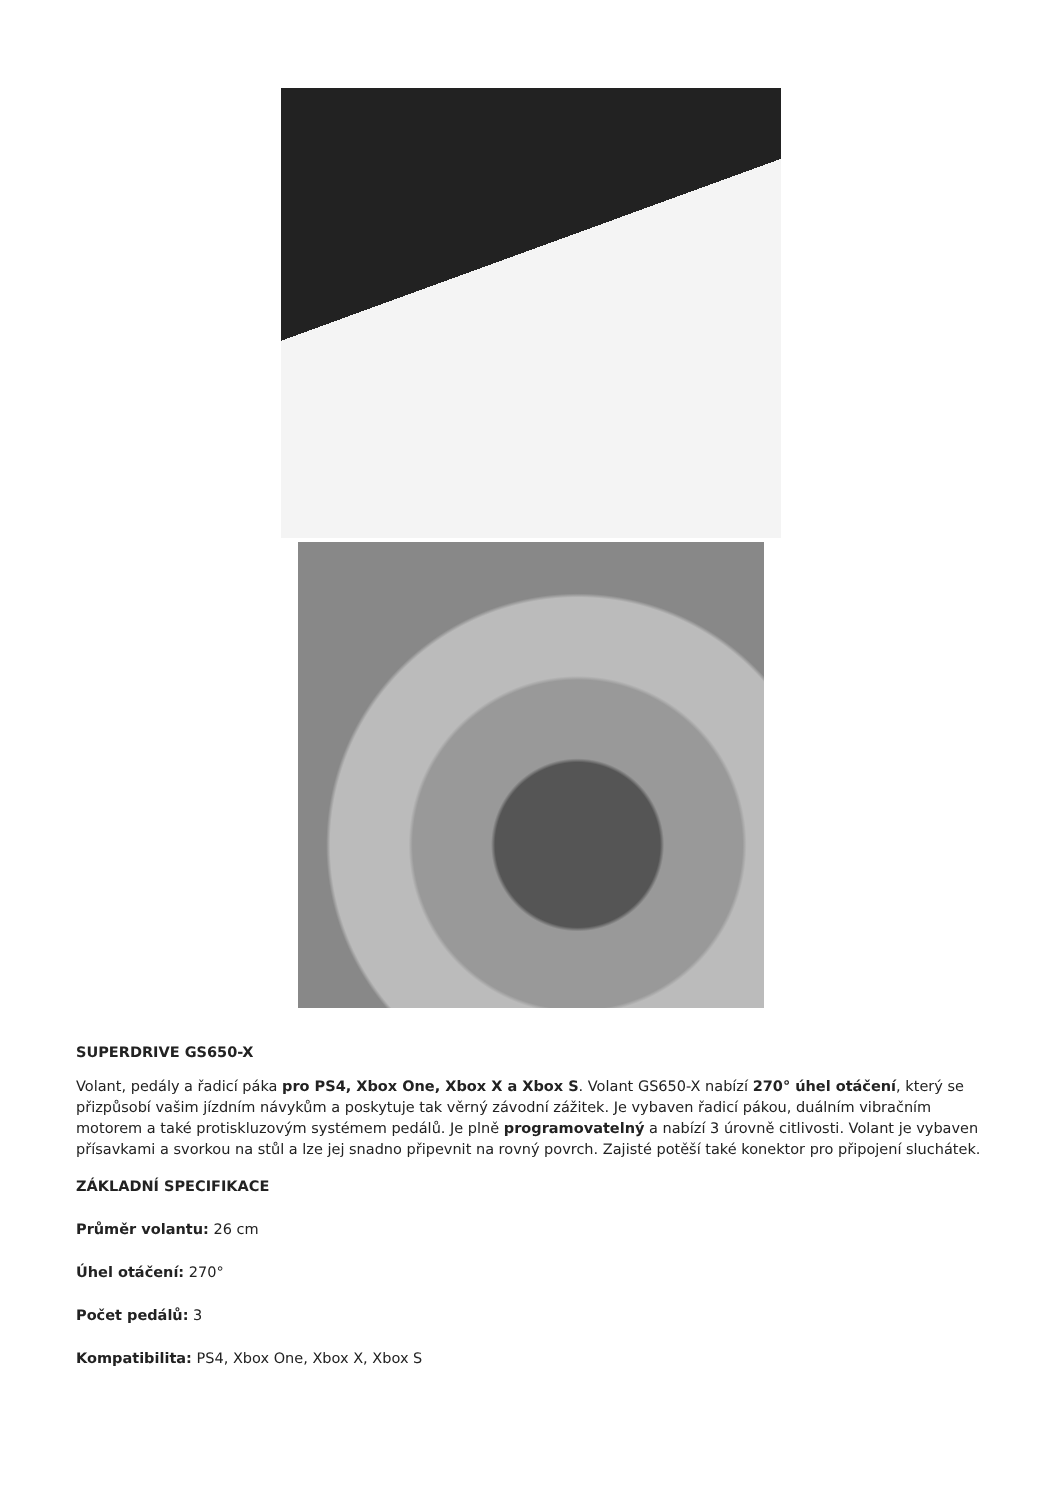SUPERDRIVE GS650-X
Volant, pedály a řadicí páka pro PS4, Xbox One, Xbox X a Xbox S. Volant GS650-X nabízí 270° úhel otáčení, který se přizpůsobí vašim jízdním návykům a poskytuje tak věrný závodní zážitek. Je vybaven řadicí pákou, duálním vibračním motorem a také protiskluzovým systémem pedálů. Je plně programovatelný a nabízí 3 úrovně citlivosti. Volant je vybaven přísavkami a svorkou na stůl a lze jej snadno připevnit na rovný povrch. Zajisté potěší také konektor pro připojení sluchátek.
ZÁKLADNÍ SPECIFIKACE
Průměr volantu: 26 cm
Úhel otáčení: 270°
Počet pedálů: 3
Kompatibilita: PS4, Xbox One, Xbox X, Xbox S